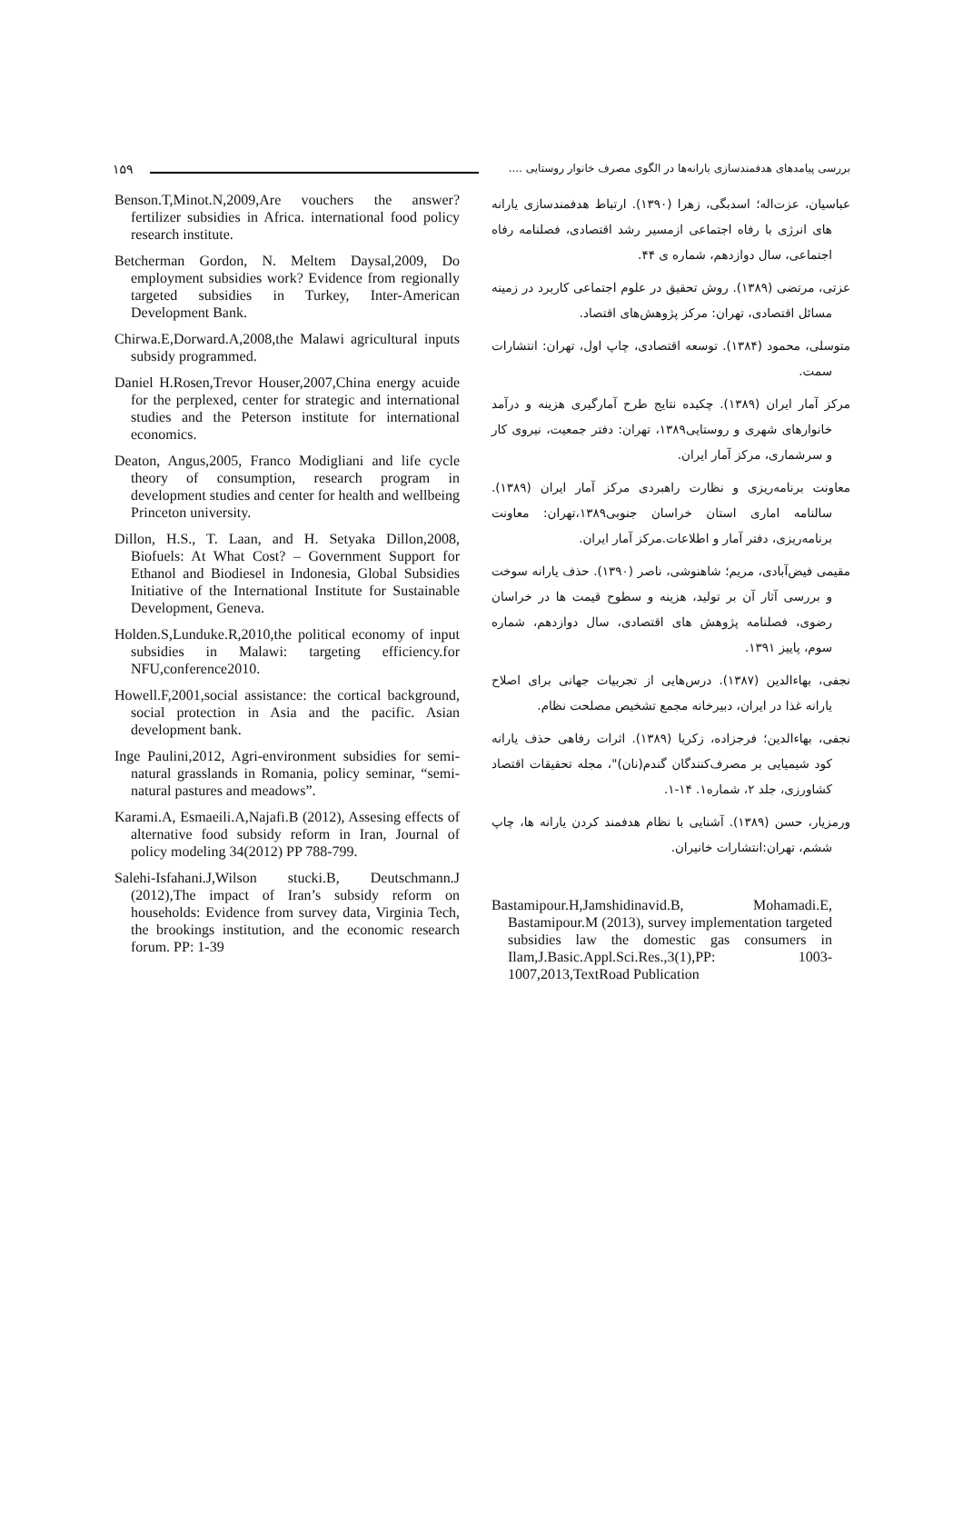۱۵۹
بررسی پیامدهای هدفمندسازی یارانه‌ها در الگوی مصرف خانوار روستایی ....
عباسیان، عزت‌اله؛ اسدبگی، زهرا (۱۳۹۰). ارتباط هدفمندسازی یارانه های انرژی با رفاه اجتماعی ازمسیر رشد اقتصادی، فصلنامه رفاه اجتماعی، سال دوازدهم، شماره ی ۴۴.
عزتی، مرتضی (۱۳۸۹). روش تحقیق در علوم اجتماعی کاربرد در زمینه مسائل اقتصادی، تهران: مرکز پژوهش‌های اقتصاد.
متوسلی، محمود (۱۳۸۴). توسعه اقتصادی، چاپ اول، تهران: انتشارات سمت.
مرکز آمار ایران (۱۳۸۹). چکیده نتایج طرح آمارگیری هزینه و درآمد خانوارهای شهری و روستایی۱۳۸۹، تهران: دفتر جمعیت، نیروی کار و سرشماری، مرکز آمار ایران.
معاونت برنامه‌ریزی و نظارت راهبردی مرکز آمار ایران (۱۳۸۹). سالنامه اماری استان خراسان جنوبی۱۳۸۹،تهران: معاونت برنامه‌ریزی، دفتر آمار و اطلاعات.مرکز آمار ایران.
مقیمی فیض‌آبادی، مریم؛ شاهنوشی، ناصر (۱۳۹۰). حذف یارانه سوخت و بررسی آثار آن بر تولید، هزینه و سطوح قیمت ها در خراسان رضوی، فصلنامه پژوهش های اقتصادی، سال دوازدهم، شماره سوم، پاییز ۱۳۹۱.
نجفی، بهاءالدین (۱۳۸۷). درس‌هایی از تجربیات جهانی برای اصلاح یارانه غذا در ایران، دبیرخانه مجمع تشخیص مصلحت نظام.
نجفی، بهاءالدین؛ فرجزاده، زکریا (۱۳۸۹). اثرات رفاهی حذف یارانه کود شیمیایی بر مصرف‌کنندگان گندم(نان)"، مجله تحقیقات اقتصاد کشاورزی، جلد ۲، شماره۱. ۱۴-۱.
ورمزیار، حسن (۱۳۸۹). آشنایی با نظام هدفمند کردن یارانه ها، چاپ ششم، تهران:انتشارات خانیران.
Bastamipour.H,Jamshidinavid.B, Mohamadi.E, Bastamipour.M (2013), survey implementation targeted subsidies law the domestic gas consumers in Ilam,J.Basic.Appl.Sci.Res.,3(1),PP: 1003-1007,2013,TextRoad Publication
Benson.T,Minot.N,2009,Are vouchers the answer? fertilizer subsidies in Africa. international food policy research institute.
Betcherman Gordon, N. Meltem Daysal,2009, Do employment subsidies work? Evidence from regionally targeted subsidies in Turkey, Inter-American Development Bank.
Chirwa.E,Dorward.A,2008,the Malawi agricultural inputs subsidy programmed.
Daniel H.Rosen,Trevor Houser,2007,China energy acuide for the perplexed, center for strategic and international studies and the Peterson institute for international economics.
Deaton, Angus,2005, Franco Modigliani and life cycle theory of consumption, research program in development studies and center for health and wellbeing Princeton university.
Dillon, H.S., T. Laan, and H. Setyaka Dillon,2008, Biofuels: At What Cost? – Government Support for Ethanol and Biodiesel in Indonesia, Global Subsidies Initiative of the International Institute for Sustainable Development, Geneva.
Holden.S,Lunduke.R,2010,the political economy of input subsidies in Malawi: targeting efficiency.for NFU,conference2010.
Howell.F,2001,social assistance: the cortical background, social protection in Asia and the pacific. Asian development bank.
Inge Paulini,2012, Agri-environment subsidies for semi-natural grasslands in Romania, policy seminar, “semi-natural pastures and meadows”.
Karami.A, Esmaeili.A,Najafi.B (2012), Assesing effects of alternative food subsidy reform in Iran, Journal of policy modeling 34(2012) PP 788-799.
Salehi-Isfahani.J,Wilson stucki.B, Deutschmann.J (2012),The impact of Iran’s subsidy reform on households: Evidence from survey data, Virginia Tech, the brookings institution, and the economic research forum. PP: 1-39